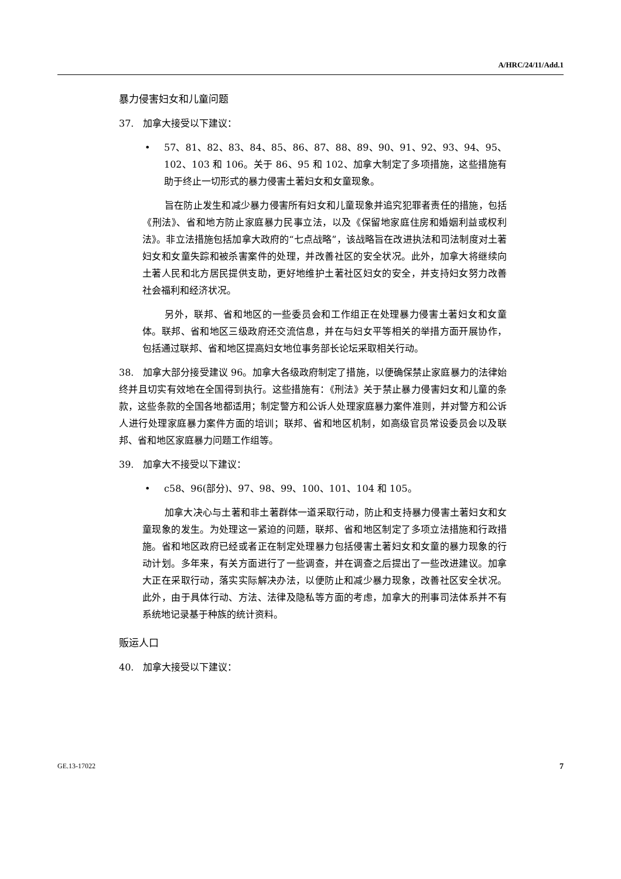A/HRC/24/11/Add.1
暴力侵害妇女和儿童问题
37. 加拿大接受以下建议：
• 57、81、82、83、84、85、86、87、88、89、90、91、92、93、94、95、102、103 和 106。关于 86、95 和 102、加拿大制定了多项措施，这些措施有助于终止一切形式的暴力侵害土著妇女和女童现象。
旨在防止发生和减少暴力侵害所有妇女和儿童现象并追究犯罪者责任的措施，包括《刑法》、省和地方防止家庭暴力民事立法，以及《保留地家庭住房和婚姻利益或权利法》。非立法措施包括加拿大政府的“七点战略”，该战略旨在改进执法和司法制度对土著妇女和女童失踪和被杀害案件的处理，并改善社区的安全状况。此外，加拿大将继续向土著人民和北方居民提供支助，更好地维护土著社区妇女的安全，并支持妇女努力改善社会福利和经济状况。
另外，联邦、省和地区的一些委员会和工作组正在处理暴力侵害土著妇女和女童体。联邦、省和地区三级政府还交流信息，并在与妇女平等相关的举措方面开展协作，包括通过联邦、省和地区提高妇女地位事务部长论坛采取相关行动。
38. 加拿大部分接受建议 96。加拿大各级政府制定了措施，以便确保禁止家庭暴力的法律始终并且切实有效地在全国得到执行。这些措施有：《刑法》关于禁止暴力侵害妇女和儿童的条款，这些条款的全国各地都适用；制定警方和公诉人处理家庭暴力案件准则，并对警方和公诉人进行处理家庭暴力案件方面的培训；联邦、省和地区机制，如高级官员常设委员会以及联邦、省和地区家庭暴力问题工作组等。
39. 加拿大不接受以下建议：
• c58、96(部分)、97、98、99、100、101、104 和 105。
加拿大决心与土著和非土著群体一道采取行动，防止和支持暴力侵害土著妇女和女童现象的发生。为处理这一紧迫的问题，联邦、省和地区制定了多项立法措施和行政措施。省和地区政府已经或者正在制定处理暴力包括侵害土著妇女和女童的暴力现象的行动计划。多年来，有关方面进行了一些调查，并在调查之后提出了一些改进建议。加拿大正在采取行动，落实实际解决办法，以便防止和减少暴力现象，改善社区安全状况。此外，由于具体行动、方法、法律及隐私等方面的考虑，加拿大的刑事司法体系并不有系统地记录基于种族的统计资料。
贩运人口
40. 加拿大接受以下建议：
GE.13-17022 7